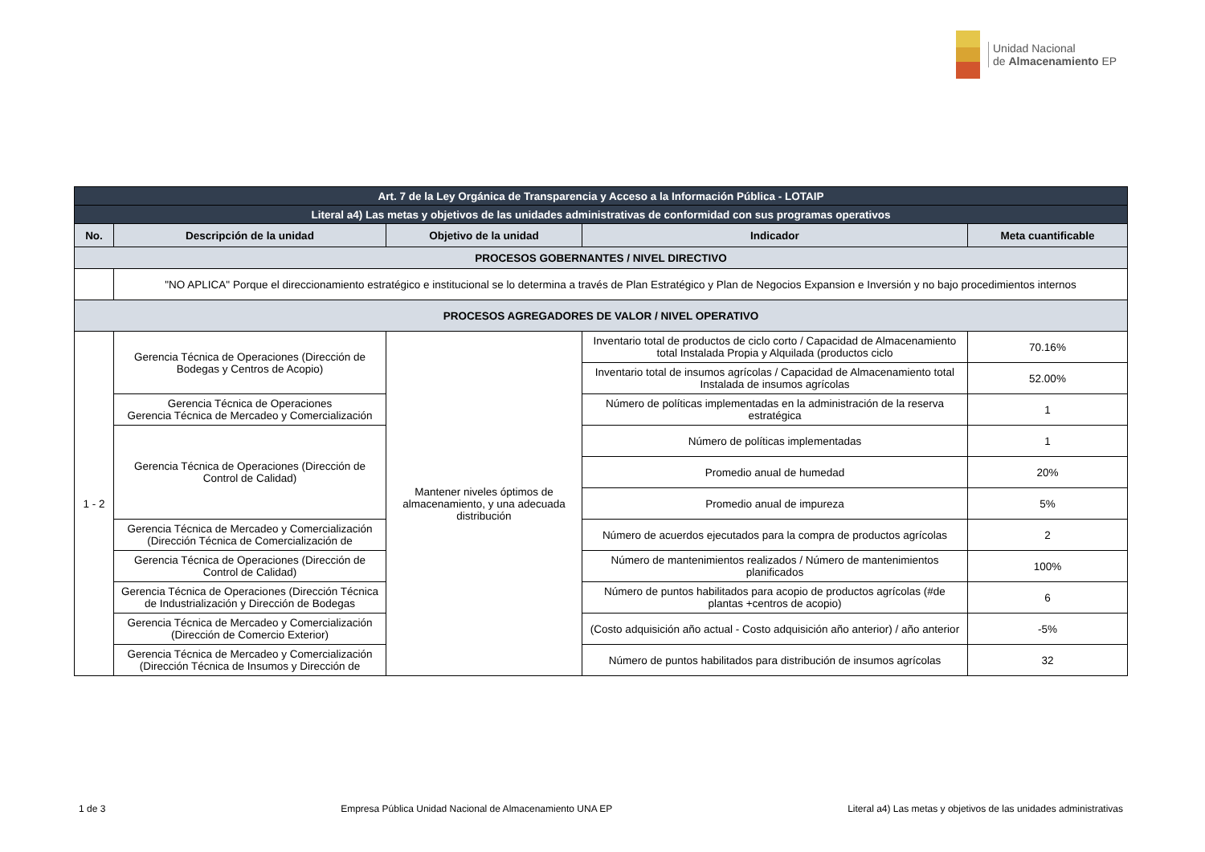Unidad Nacional
de Almacenamiento EP
| Art. 7 de la Ley Orgánica de Transparencia y Acceso a la Información Pública - LOTAIP | | | | |
| Literal a4) Las metas y objetivos de las unidades administrativas de conformidad con sus programas operativos | | | | |
| No. | Descripción de la unidad | Objetivo de la unidad | Indicador | Meta cuantificable |
| PROCESOS GOBERNANTES / NIVEL DIRECTIVO | | | | |
| | "NO APLICA" Porque el direccionamiento estratégico e institucional se lo determina a través de Plan Estratégico y Plan de Negocios Expansion e Inversión y no bajo procedimientos internos | | | |
| PROCESOS AGREGADORES DE VALOR / NIVEL OPERATIVO | | | | |
| 1 - 2 | Gerencia Técnica de Operaciones (Dirección de Bodegas y Centros de Acopio) | Mantener niveles óptimos de almacenamiento, y una adecuada distribución | Inventario total de productos de ciclo corto / Capacidad de Almacenamiento total Instalada Propia y Alquilada (productos ciclo | 70.16% |
| | | | Inventario total de insumos agrícolas / Capacidad de Almacenamiento total Instalada de insumos agrícolas | 52.00% |
| | Gerencia Técnica de Operaciones Gerencia Técnica de Mercadeo y Comercialización | | Número de políticas implementadas en la administración de la reserva estratégica | 1 |
| | Gerencia Técnica de Operaciones (Dirección de Control de Calidad) | | Número de políticas implementadas | 1 |
| | | | Promedio anual de humedad | 20% |
| | | | Promedio anual de impureza | 5% |
| | Gerencia Técnica de Mercadeo y Comercialización (Dirección Técnica de Comercialización de | | Número de acuerdos ejecutados para la compra de productos agrícolas | 2 |
| | Gerencia Técnica de Operaciones (Dirección de Control de Calidad) | | Número de mantenimientos realizados / Número de mantenimientos planificados | 100% |
| | Gerencia Técnica de Operaciones (Dirección Técnica de Industrialización y Dirección de Bodegas | | Número de puntos habilitados para acopio de productos agrícolas (#de plantas +centros de acopio) | 6 |
| | Gerencia Técnica de Mercadeo y Comercialización (Dirección de Comercio Exterior) | | (Costo adquisición año actual - Costo adquisición año anterior) / año anterior | -5% |
| | Gerencia Técnica de Mercadeo y Comercialización (Dirección Técnica de Insumos y Dirección de | | Número de puntos habilitados para distribución de insumos agrícolas | 32 |
1 de 3 Empresa Pública Unidad Nacional de Almacenamiento UNA EP Literal a4) Las metas y objetivos de las unidades administrativas